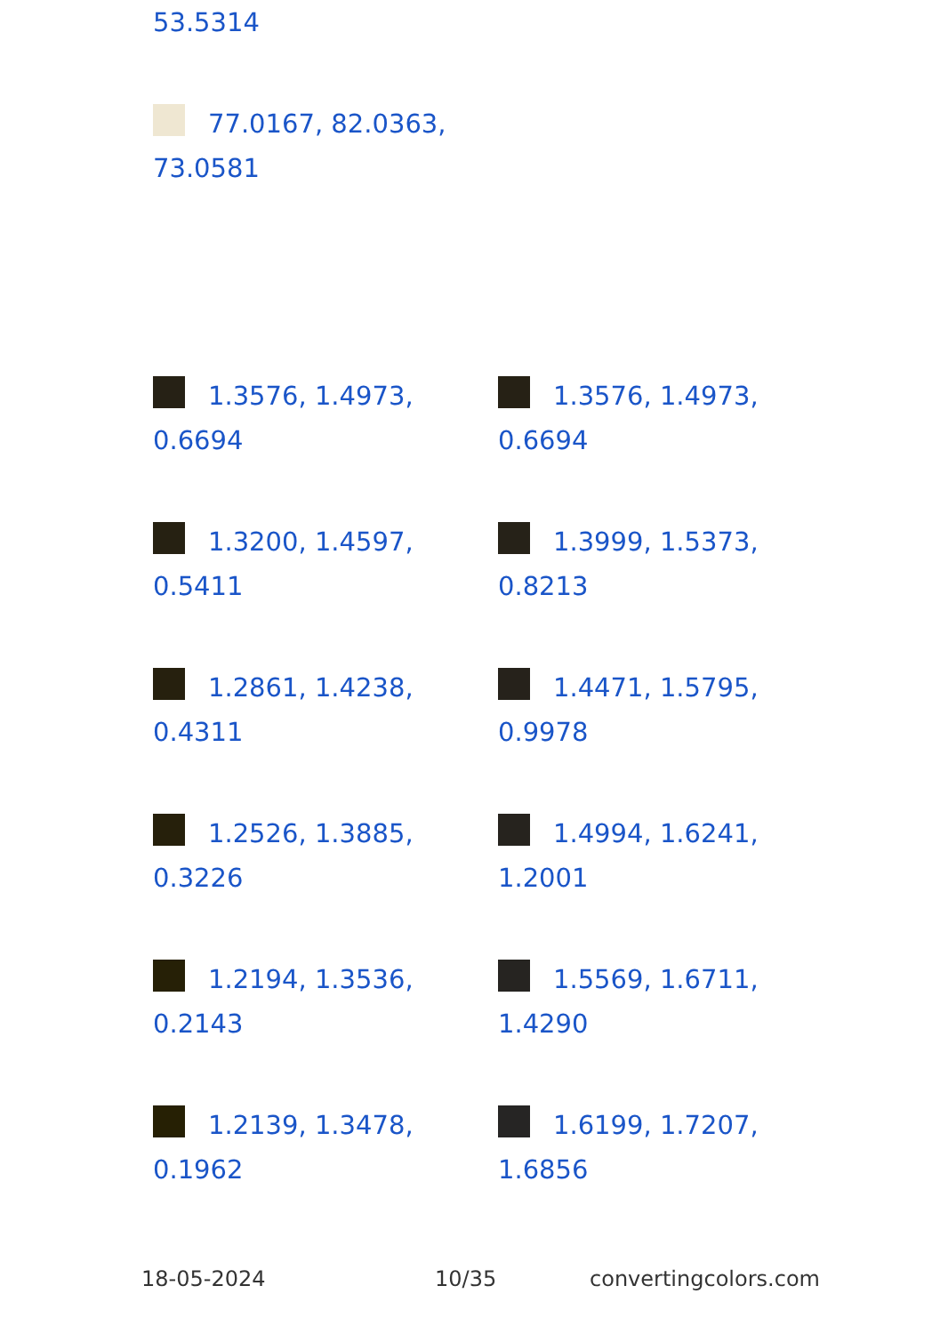53.5314
77.0167, 82.0363, 73.0581
1.3576, 1.4973, 0.6694
1.3576, 1.4973, 0.6694
1.3200, 1.4597, 0.5411
1.3999, 1.5373, 0.8213
1.2861, 1.4238, 0.4311
1.4471, 1.5795, 0.9978
1.2526, 1.3885, 0.3226
1.4994, 1.6241, 1.2001
1.2194, 1.3536, 0.2143
1.5569, 1.6711, 1.4290
1.2139, 1.3478, 0.1962
1.6199, 1.7207, 1.6856
18-05-2024 10/35 convertingcolors.com